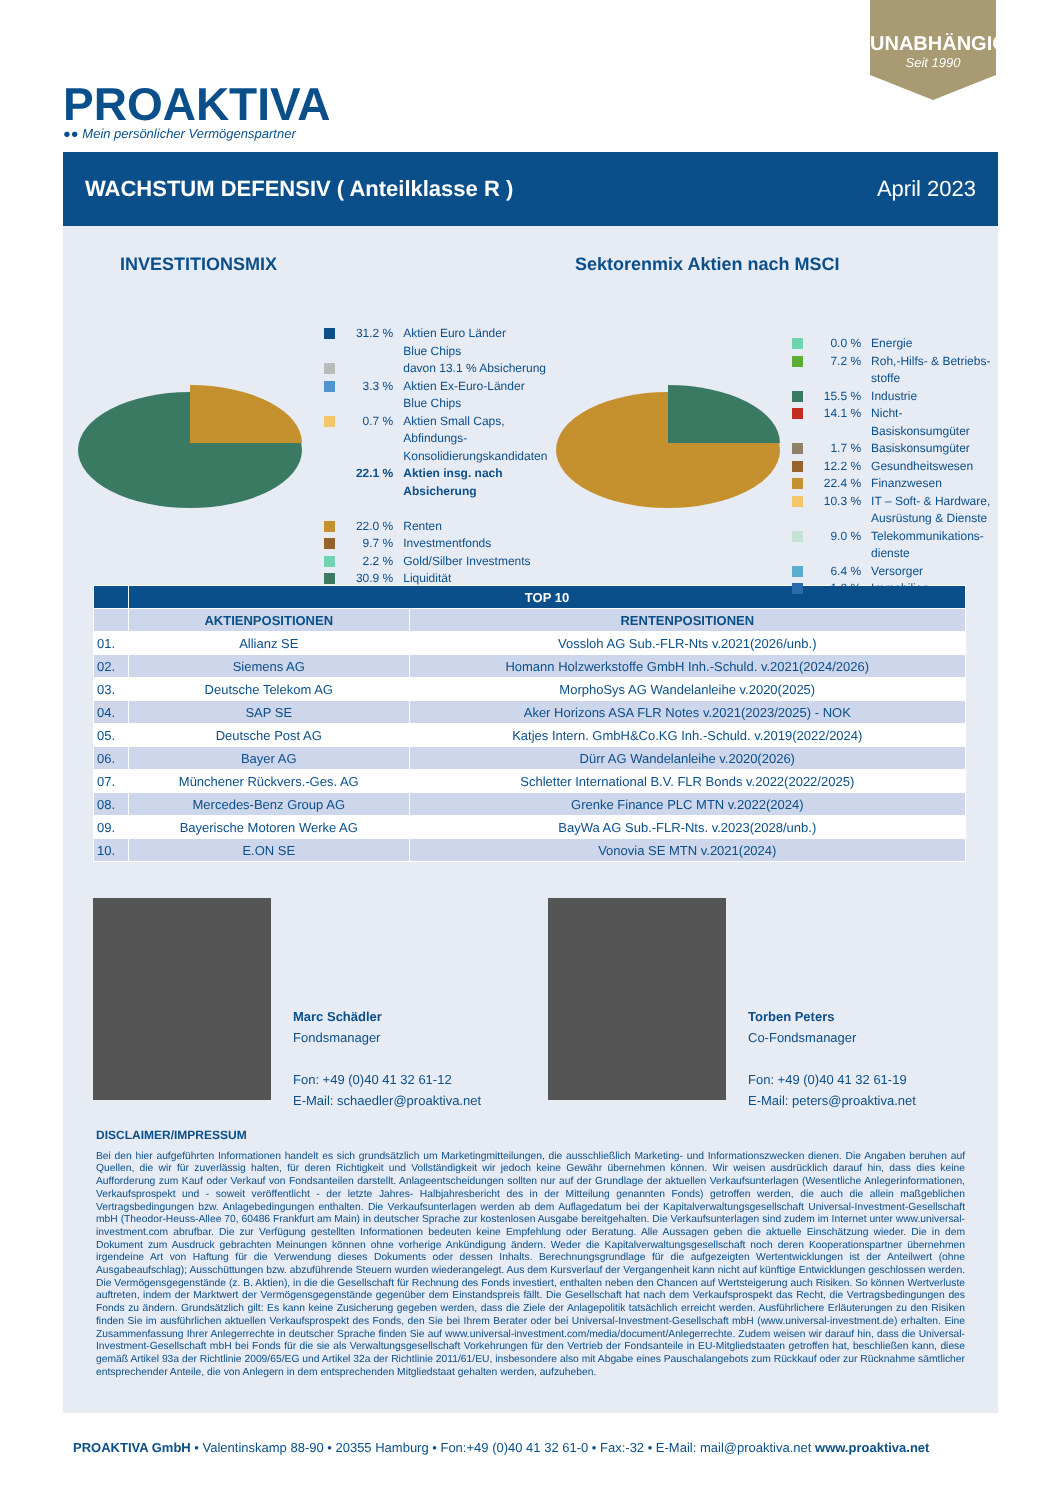UNABHÄNGIG
Seit 1990
PROAKTIVA
●● Mein persönlicher Vermögenspartner
WACHSTUM DEFENSIV ( Anteilklasse R ) April 2023
INVESTITIONSMIX Sektorenmix Aktien nach MSCI
31.2 % Aktien Euro Länder
Blue Chips
davon 13.1 % Absicherung
3.3 % Aktien Ex-Euro-Länder
Blue Chips
0.7 % Aktien Small Caps, Abfindungs-
Konsolidierungskandidaten
22.1 % Aktien insg. nach Absicherung
22.0 % Renten
9.7 % Investmentfonds
2.2 % Gold/Silber Investments
30.9 % Liquidität
0.0 % Energie
7.2 % Roh,-Hilfs- & Betriebs-
stoffe
15.5 % Industrie
14.1 % Nicht-Basiskonsumgüter
1.7 % Basiskonsumgüter
12.2 % Gesundheitswesen
22.4 % Finanzwesen
10.3 % IT – Soft- & Hardware,
Ausrüstung & Dienste
9.0 % Telekommunikations-
dienste
6.4 % Versorger
1.2 % Immobilien
| | TOP 10 | |
| --- | --- | --- |
| | AKTIENPOSITIONEN | RENTENPOSITIONEN |
| 01. | Allianz SE | Vossloh AG Sub.-FLR-Nts v.2021(2026/unb.) |
| 02. | Siemens AG | Homann Holzwerkstoffe GmbH Inh.-Schuld. v.2021(2024/2026) |
| 03. | Deutsche Telekom AG | MorphoSys AG Wandelanleihe v.2020(2025) |
| 04. | SAP SE | Aker Horizons ASA FLR Notes v.2021(2023/2025) - NOK |
| 05. | Deutsche Post AG | Katjes Intern. GmbH&Co.KG Inh.-Schuld. v.2019(2022/2024) |
| 06. | Bayer AG | Dürr AG Wandelanleihe v.2020(2026) |
| 07. | Münchener Rückvers.-Ges. AG | Schletter International B.V. FLR Bonds v.2022(2022/2025) |
| 08. | Mercedes-Benz Group AG | Grenke Finance PLC MTN v.2022(2024) |
| 09. | Bayerische Motoren Werke AG | BayWa AG Sub.-FLR-Nts. v.2023(2028/unb.) |
| 10. | E.ON SE | Vonovia SE MTN v.2021(2024) |
Marc Schädler
Fondsmanager
Fon: +49 (0)40 41 32 61-12
E-Mail: schaedler@proaktiva.net
Torben Peters
Co-Fondsmanager
Fon: +49 (0)40 41 32 61-19
E-Mail: peters@proaktiva.net
DISCLAIMER/IMPRESSUM
Bei den hier aufgeführten Informationen handelt es sich grundsätzlich um Marketingmitteilungen, die ausschließlich Marketing- und Informationszwecken dienen. Die Angaben beruhen auf Quellen, die wir für zuverlässig halten, für deren Richtigkeit und Vollständigkeit wir jedoch keine Gewähr übernehmen können. Wir weisen ausdrücklich darauf hin, dass dies keine Aufforderung zum Kauf oder Verkauf von Fondsanteilen darstellt. Anlageentscheidungen sollten nur auf der Grundlage der aktuellen Verkaufsunterlagen (Wesentliche Anlegerinformationen, Verkaufsprospekt und - soweit veröffentlicht - der letzte Jahres- Halbjahresbericht des in der Mitteilung genannten Fonds) getroffen werden, die auch die allein maßgeblichen Vertragsbedingungen bzw. Anlagebedingungen enthalten. Die Verkaufsunterlagen werden ab dem Auflagedatum bei der Kapitalverwaltungsgesellschaft Universal-Investment-Gesellschaft mbH (Theodor-Heuss-Allee 70, 60486 Frankfurt am Main) in deutscher Sprache zur kostenlosen Ausgabe bereitgehalten. Die Verkaufsunterlagen sind zudem im Internet unter www.universal-investment.com abrufbar. Die zur Verfügung gestellten Informationen bedeuten keine Empfehlung oder Beratung. Alle Aussagen geben die aktuelle Einschätzung wieder. Die in dem Dokument zum Ausdruck gebrachten Meinungen können ohne vorherige Ankündigung ändern. Weder die Kapitalverwaltungsgesellschaft noch deren Kooperationspartner übernehmen irgendeine Art von Haftung für die Verwendung dieses Dokuments oder dessen Inhalts. Berechnungsgrundlage für die aufgezeigten Wertentwicklungen ist der Anteilwert (ohne Ausgabeaufschlag); Ausschüttungen bzw. abzuführende Steuern wurden wiederangelegt. Aus dem Kursverlauf der Vergangenheit kann nicht auf künftige Entwicklungen geschlossen werden. Die Vermögensgegenstände (z. B. Aktien), in die die Gesellschaft für Rechnung des Fonds investiert, enthalten neben den Chancen auf Wertsteigerung auch Risiken. So können Wertverluste auftreten, indem der Marktwert der Vermögensgegenstände gegenüber dem Einstandspreis fällt. Die Gesellschaft hat nach dem Verkaufsprospekt das Recht, die Vertragsbedingungen des Fonds zu ändern. Grundsätzlich gilt: Es kann keine Zusicherung gegeben werden, dass die Ziele der Anlagepolitik tatsächlich erreicht werden. Ausführlichere Erläuterungen zu den Risiken finden Sie im ausführlichen aktuellen Verkaufsprospekt des Fonds, den Sie bei Ihrem Berater oder bei Universal-Investment-Gesellschaft mbH (www.universal-investment.de) erhalten. Eine Zusammenfassung Ihrer Anlegerrechte in deutscher Sprache finden Sie auf www.universal-investment.com/media/document/Anlegerrechte. Zudem weisen wir darauf hin, dass die Universal-Investment-Gesellschaft mbH bei Fonds für die sie als Verwaltungsgesellschaft Vorkehrungen für den Vertrieb der Fondsanteile in EU-Mitgliedstaaten getroffen hat, beschließen kann, diese gemäß Artikel 93a der Richtlinie 2009/65/EG und Artikel 32a der Richtlinie 2011/61/EU, insbesondere also mit Abgabe eines Pauschalangebots zum Rückkauf oder zur Rücknahme sämtlicher entsprechender Anteile, die von Anlegern in dem entsprechenden Mitgliedstaat gehalten werden, aufzuheben.
PROAKTIVA GmbH • Valentinskamp 88-90 • 20355 Hamburg • Fon:+49 (0)40 41 32 61-0 • Fax:-32 • E-Mail: mail@proaktiva.net www.proaktiva.net